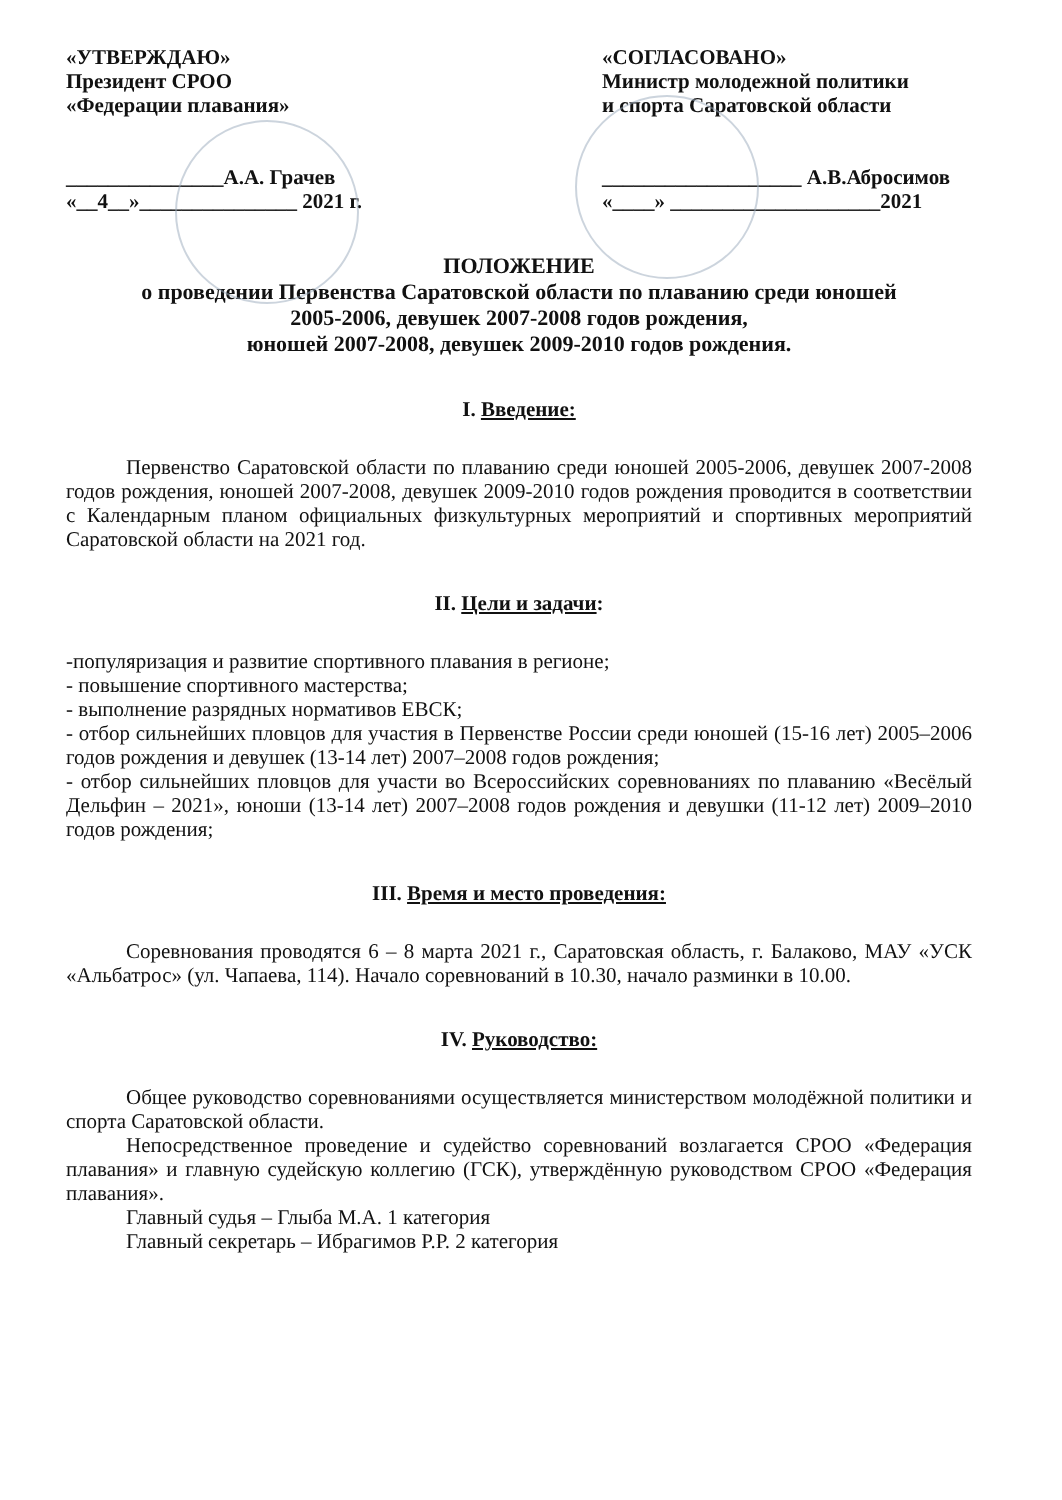«УТВЕРЖДАЮ»
Президент СРОО
«Федерации плавания»
_______________А.А. Грачев
«__4__»_______________ 2021 г.
«СОГЛАСОВАНО»
Министр молодежной политики
и спорта Саратовской области
___________________ А.В.Абросимов
«____» ____________________2021
ПОЛОЖЕНИЕ
о проведении Первенства Саратовской области по плаванию среди юношей
2005-2006, девушек 2007-2008 годов рождения,
юношей 2007-2008, девушек 2009-2010 годов рождения.
I. Введение:
Первенство Саратовской области по плаванию среди юношей 2005-2006, девушек 2007-2008 годов рождения, юношей 2007-2008, девушек 2009-2010 годов рождения проводится в соответствии с Календарным планом официальных физкультурных мероприятий и спортивных мероприятий Саратовской области на 2021 год.
II. Цели и задачи:
-популяризация и развитие спортивного плавания в регионе;
- повышение спортивного мастерства;
- выполнение разрядных нормативов ЕВСК;
- отбор сильнейших пловцов для участия в Первенстве России среди юношей (15-16 лет) 2005–2006 годов рождения и девушек (13-14 лет) 2007–2008 годов рождения;
- отбор сильнейших пловцов для участи во Всероссийских соревнованиях по плаванию «Весёлый Дельфин – 2021», юноши (13-14 лет) 2007–2008 годов рождения и девушки (11-12 лет) 2009–2010 годов рождения;
III. Время и место проведения:
Соревнования проводятся 6 – 8 марта 2021 г., Саратовская область, г. Балаково, МАУ «УСК «Альбатрос» (ул. Чапаева, 114). Начало соревнований в 10.30, начало разминки в 10.00.
IV. Руководство:
Общее руководство соревнованиями осуществляется министерством молодёжной политики и спорта Саратовской области.
Непосредственное проведение и судейство соревнований возлагается СРОО «Федерация плавания» и главную судейскую коллегию (ГСК), утверждённую руководством СРОО «Федерация плавания».
Главный судья – Глыба М.А. 1 категория
Главный секретарь – Ибрагимов Р.Р. 2 категория